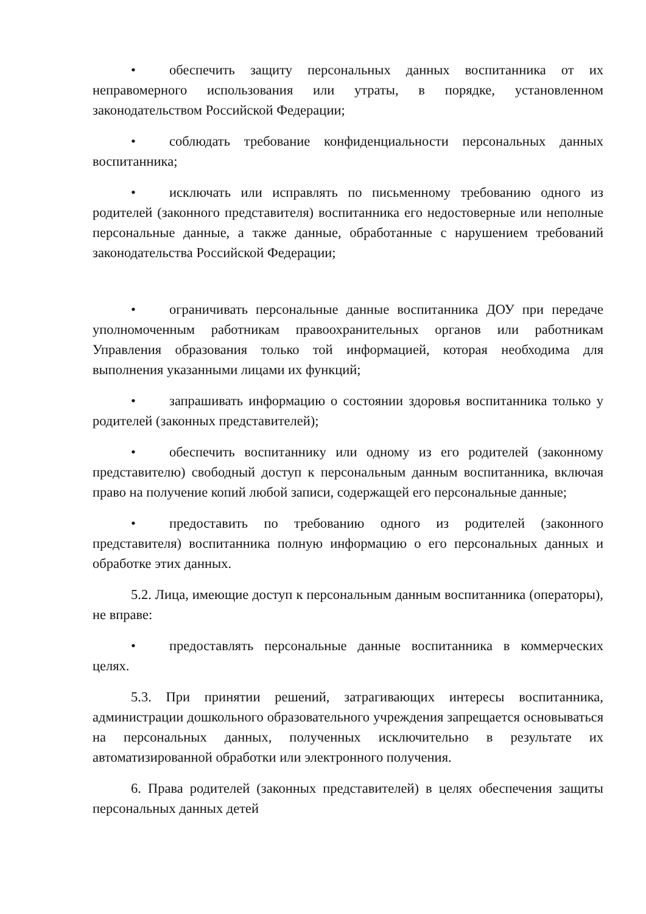• обеспечить защиту персональных данных воспитанника от их неправомерного использования или утраты, в порядке, установленном законодательством Российской Федерации;
• соблюдать требование конфиденциальности персональных данных воспитанника;
• исключать или исправлять по письменному требованию одного из родителей (законного представителя) воспитанника его недостоверные или неполные персональные данные, а также данные, обработанные с нарушением требований законодательства Российской Федерации;
• ограничивать персональные данные воспитанника ДОУ при передаче уполномоченным работникам правоохранительных органов или работникам Управления образования только той информацией, которая необходима для выполнения указанными лицами их функций;
• запрашивать информацию о состоянии здоровья воспитанника только у родителей (законных представителей);
• обеспечить воспитаннику или одному из его родителей (законному представителю) свободный доступ к персональным данным воспитанника, включая право на получение копий любой записи, содержащей его персональные данные;
• предоставить по требованию одного из родителей (законного представителя) воспитанника полную информацию о его персональных данных и обработке этих данных.
5.2. Лица, имеющие доступ к персональным данным воспитанника (операторы), не вправе:
• предоставлять персональные данные воспитанника в коммерческих целях.
5.3. При принятии решений, затрагивающих интересы воспитанника, администрации дошкольного образовательного учреждения запрещается основываться на персональных данных, полученных исключительно в результате их автоматизированной обработки или электронного получения.
6. Права родителей (законных представителей) в целях обеспечения защиты персональных данных детей